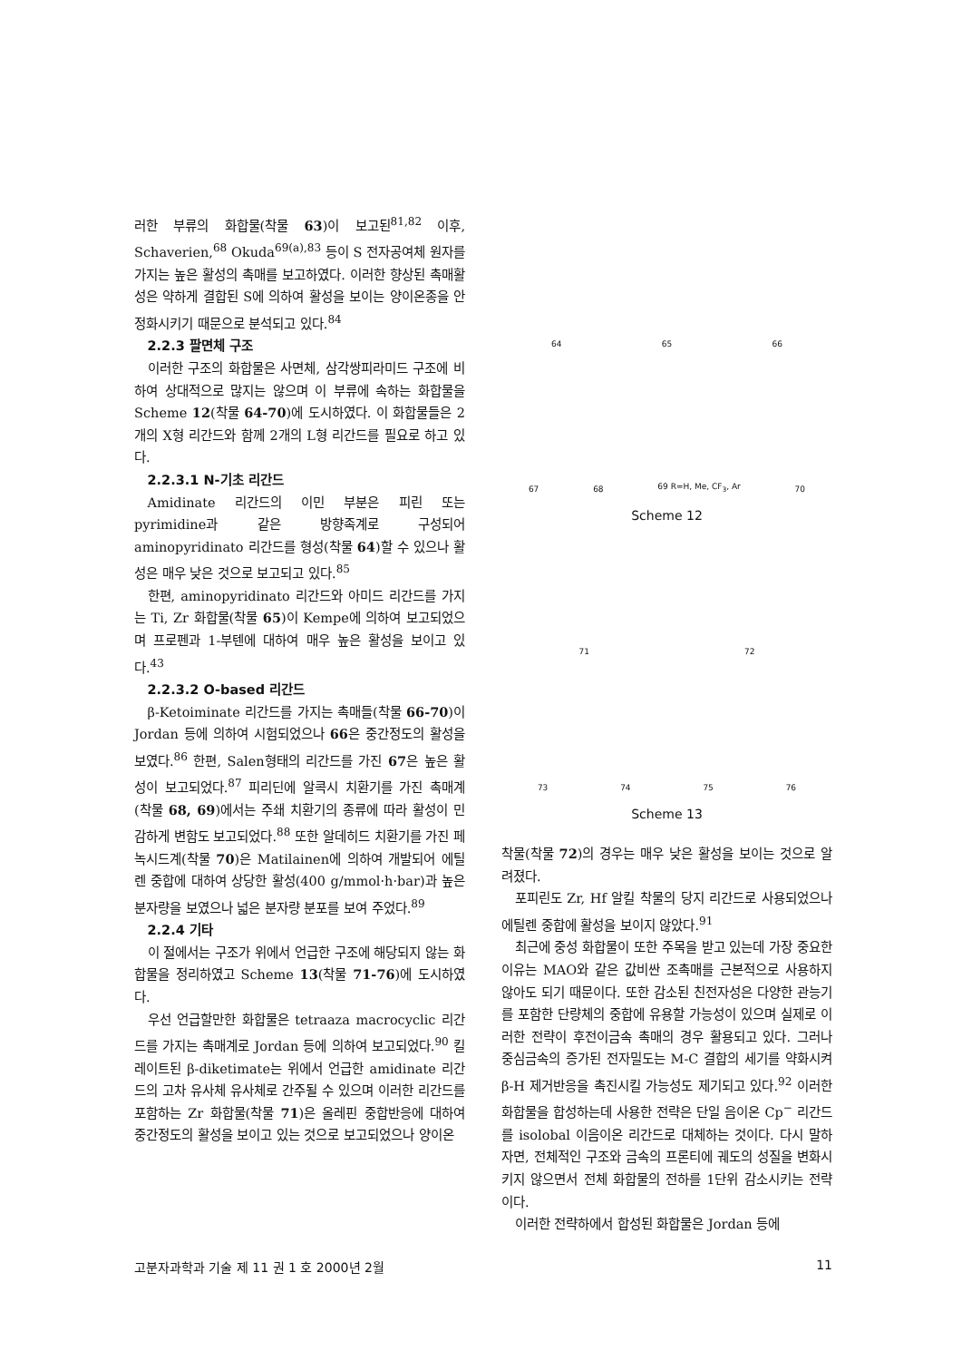러한 부류의 화합물(착물 63)이 보고된<sup>81,82</sup> 이후, Schaverien,<sup>68</sup> Okuda<sup>69(a),83</sup> 등이 S 전자공여체 원자를 가지는 높은 활성의 촉매를 보고하였다. 이러한 향상된 촉매활성은 약하게 결합된 S에 의하여 활성을 보이는 양이온종을 안정화시키기 때문으로 분석되고 있다.<sup>84</sup>
2.2.3 팔면체 구조
이러한 구조의 화합물은 사면체, 삼각쌍피라미드 구조에 비하여 상대적으로 많지는 않으며 이 부류에 속하는 화합물을 Scheme 12(착물 64-70)에 도시하였다. 이 화합물들은 2개의 X형 리간드와 함께 2개의 L형 리간드를 필요로 하고 있다.
2.2.3.1 N-기초 리간드
Amidinate 리간드의 이민 부분은 피린 또는 pyrimidine과 같은 방향족계로 구성되어 aminopyridinato 리간드를 형성(착물 64)할 수 있으나 활성은 매우 낮은 것으로 보고되고 있다.<sup>85</sup>
한편, aminopyridinato 리간드와 아미드 리간드를 가지는 Ti, Zr 화합물(착물 65)이 Kempe에 의하여 보고되었으며 프로펜과 1-부텐에 대하여 매우 높은 활성을 보이고 있다.<sup>43</sup>
2.2.3.2 O-based 리간드
β-Ketoiminate 리간드를 가지는 촉매들(착물 66-70)이 Jordan 등에 의하여 시험되었으나 66은 중간정도의 활성을 보였다.<sup>86</sup> 한편, Salen형태의 리간드를 가진 67은 높은 활성이 보고되었다.<sup>87</sup> 피리딘에 알콕시 치환기를 가진 촉매계(착물 68, 69)에서는 주쇄 치환기의 종류에 따라 활성이 민감하게 변함도 보고되었다.<sup>88</sup> 또한 알데히드 치환기를 가진 페녹시드계(착물 70)은 Matilainen에 의하여 개발되어 에틸렌 중합에 대하여 상당한 활성(400 g/mmol·h·bar)과 높은 분자량을 보였으나 넓은 분자량 분포를 보여 주었다.<sup>89</sup>
2.2.4 기타
이 절에서는 구조가 위에서 언급한 구조에 해당되지 않는 화합물을 정리하였고 Scheme 13(착물 71-76)에 도시하였다.
우선 언급할만한 화합물은 tetraaza macrocyclic 리간드를 가지는 촉매계로 Jordan 등에 의하여 보고되었다.<sup>90</sup> 킬레이트된 β-diketimate는 위에서 언급한 amidinate 리간드의 고차 유사체 유사체로 간주될 수 있으며 이러한 리간드를 포함하는 Zr 화합물(착물 71)은 올레핀 중합반응에 대하여 중간정도의 활성을 보이고 있는 것으로 보고되었으나 양이온
64 65 66
67 68 69 R=H, Me, CF<sub>3</sub>, Ar 70
Scheme 12
71 72
73 74 75 76
Scheme 13
착물(착물 72)의 경우는 매우 낮은 활성을 보이는 것으로 알려졌다.
포피린도 Zr, Hf 알킬 착물의 당지 리간드로 사용되었으나 에틸렌 중합에 활성을 보이지 않았다.<sup>91</sup>
최근에 중성 화합물이 또한 주목을 받고 있는데 가장 중요한 이유는 MAO와 같은 값비싼 조촉매를 근본적으로 사용하지 않아도 되기 때문이다. 또한 감소된 친전자성은 다양한 관능기를 포함한 단량체의 중합에 유용할 가능성이 있으며 실제로 이러한 전략이 후전이금속 촉매의 경우 활용되고 있다. 그러나 중심금속의 증가된 전자밀도는 M-C 결합의 세기를 약화시켜 β-H 제거반응을 촉진시킬 가능성도 제기되고 있다.<sup>92</sup> 이러한 화합물을 합성하는데 사용한 전략은 단일 음이온 Cp<sup>−</sup> 리간드를 isolobal 이음이온 리간드로 대체하는 것이다. 다시 말하자면, 전체적인 구조와 금속의 프론티에 궤도의 성질을 변화시키지 않으면서 전체 화합물의 전하를 1단위 감소시키는 전략이다.
이러한 전략하에서 합성된 화합물은 Jordan 등에
고분자과학과 기술 제 11 권 1 호 2000년 2월 11